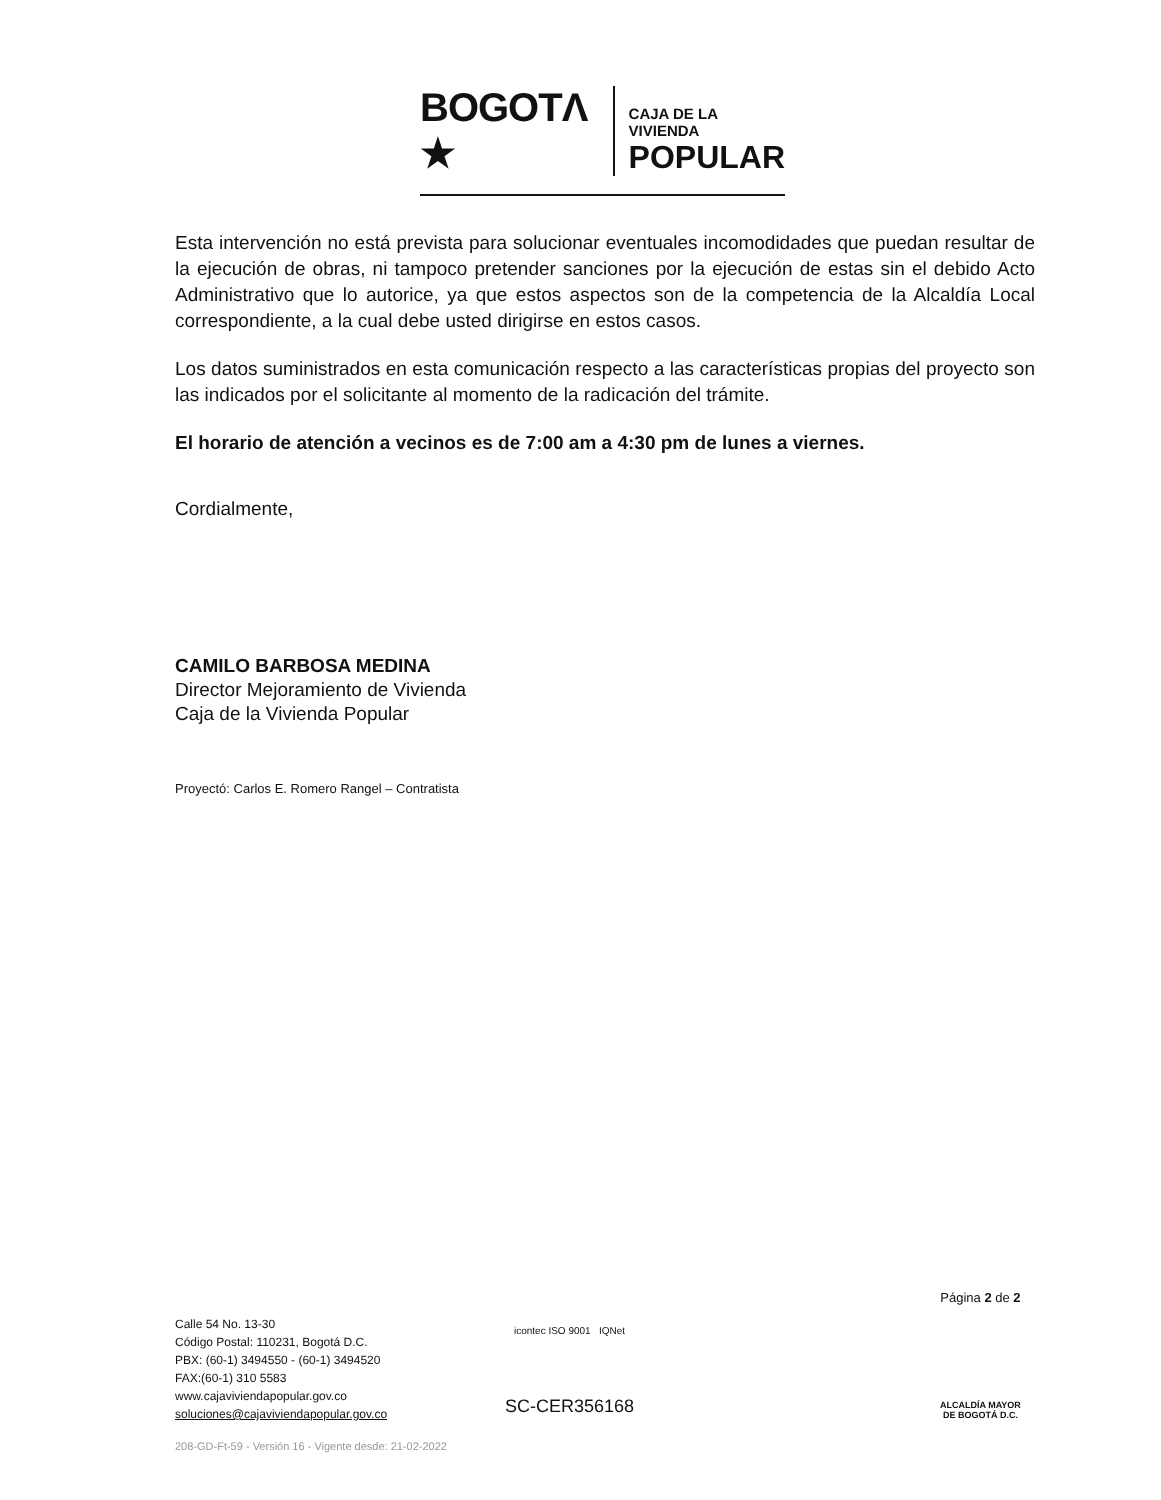BOGOTΛ ★ CAJA DE LA VIVIENDA
POPULAR
Esta intervención no está prevista para solucionar eventuales incomodidades que puedan resultar de la ejecución de obras, ni tampoco pretender sanciones por la ejecución de estas sin el debido Acto Administrativo que lo autorice, ya que estos aspectos son de la competencia de la Alcaldía Local correspondiente, a la cual debe usted dirigirse en estos casos.
Los datos suministrados en esta comunicación respecto a las características propias del proyecto son las indicados por el solicitante al momento de la radicación del trámite.
El horario de atención a vecinos es de 7:00 am a 4:30 pm de lunes a viernes.
Cordialmente,
CAMILO BARBOSA MEDINA
Director Mejoramiento de Vivienda
Caja de la Vivienda Popular
Proyectó: Carlos E. Romero Rangel – Contratista
Calle 54 No. 13-30
Código Postal: 110231, Bogotá D.C.
PBX: (60-1) 3494550 - (60-1) 3494520
FAX:(60-1) 310 5583
www.cajaviviendapopular.gov.co
soluciones@cajaviviendapopular.gov.co
icontec ISO 9001 IQNet
SC-CER356168
208-GD-Ft-59 - Versión 16 - Vigente desde: 21-02-2022
Página 2 de 2
ALCALDÍA MAYOR
DE BOGOTÁ D.C.